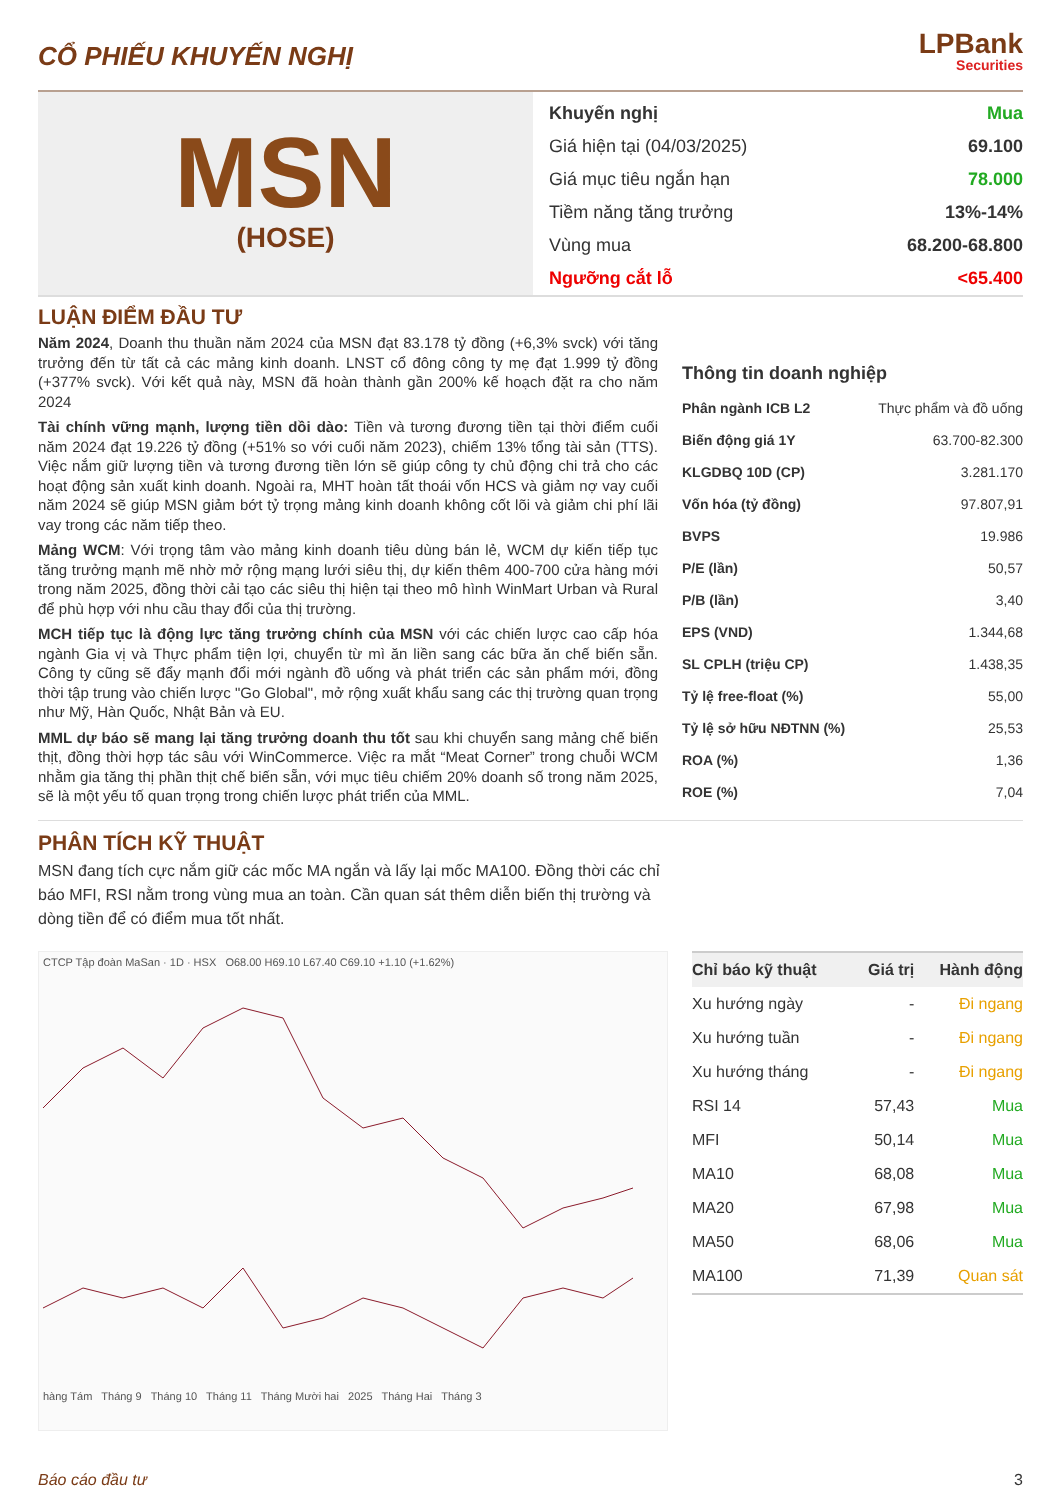CỔ PHIẾU KHUYẾN NGHỊ
LPBank
Securities
MSN
(HOSE)
Khuyến nghị Mua
Giá hiện tại (04/03/2025) 69.100
Giá mục tiêu ngắn hạn 78.000
Tiềm năng tăng trưởng 13%-14%
Vùng mua 68.200-68.800
Ngưỡng cắt lỗ <65.400
LUẬN ĐIỂM ĐẦU TƯ
Năm 2024, Doanh thu thuần năm 2024 của MSN đạt 83.178 tỷ đồng (+6,3% svck) với tăng trưởng đến từ tất cả các mảng kinh doanh. LNST cổ đông công ty mẹ đạt 1.999 tỷ đồng (+377% svck). Với kết quả này, MSN đã hoàn thành gần 200% kế hoạch đặt ra cho năm 2024
Tài chính vững mạnh, lượng tiền dồi dào: Tiền và tương đương tiền tại thời điểm cuối năm 2024 đạt 19.226 tỷ đồng (+51% so với cuối năm 2023), chiếm 13% tổng tài sản (TTS). Việc nắm giữ lượng tiền và tương đương tiền lớn sẽ giúp công ty chủ động chi trả cho các hoạt động sản xuất kinh doanh. Ngoài ra, MHT hoàn tất thoái vốn HCS và giảm nợ vay cuối năm 2024 sẽ giúp MSN giảm bớt tỷ trọng mảng kinh doanh không cốt lõi và giảm chi phí lãi vay trong các năm tiếp theo.
Mảng WCM: Với trọng tâm vào mảng kinh doanh tiêu dùng bán lẻ, WCM dự kiến tiếp tục tăng trưởng mạnh mẽ nhờ mở rộng mạng lưới siêu thị, dự kiến thêm 400-700 cửa hàng mới trong năm 2025, đồng thời cải tạo các siêu thị hiện tại theo mô hình WinMart Urban và Rural để phù hợp với nhu cầu thay đổi của thị trường.
MCH tiếp tục là động lực tăng trưởng chính của MSN với các chiến lược cao cấp hóa ngành Gia vị và Thực phẩm tiện lợi, chuyển từ mì ăn liền sang các bữa ăn chế biến sẵn. Công ty cũng sẽ đẩy mạnh đổi mới ngành đồ uống và phát triển các sản phẩm mới, đồng thời tập trung vào chiến lược "Go Global", mở rộng xuất khẩu sang các thị trường quan trọng như Mỹ, Hàn Quốc, Nhật Bản và EU.
MML dự báo sẽ mang lại tăng trưởng doanh thu tốt sau khi chuyển sang mảng chế biến thịt, đồng thời hợp tác sâu với WinCommerce. Việc ra mắt “Meat Corner” trong chuỗi WCM nhằm gia tăng thị phần thịt chế biến sẵn, với mục tiêu chiếm 20% doanh số trong năm 2025, sẽ là một yếu tố quan trọng trong chiến lược phát triển của MML.
Thông tin doanh nghiệp
| Phân ngành ICB L2 | Thực phẩm và đồ uống |
| Biến động giá 1Y | 63.700-82.300 |
| KLGDBQ 10D (CP) | 3.281.170 |
| Vốn hóa (tỷ đồng) | 97.807,91 |
| BVPS | 19.986 |
| P/E (lần) | 50,57 |
| P/B (lần) | 3,40 |
| EPS (VND) | 1.344,68 |
| SL CPLH (triệu CP) | 1.438,35 |
| Tỷ lệ free-float (%) | 55,00 |
| Tỷ lệ sở hữu NĐTNN (%) | 25,53 |
| ROA (%) | 1,36 |
| ROE (%) | 7,04 |
PHÂN TÍCH KỸ THUẬT
MSN đang tích cực nắm giữ các mốc MA ngắn và lấy lại mốc MA100. Đồng thời các chỉ báo MFI, RSI nằm trong vùng mua an toàn. Cần quan sát thêm diễn biến thị trường và dòng tiền để có điểm mua tốt nhất.
CTCP Tập đoàn MaSan · 1D · HSX O68.00 H69.10 L67.40 C69.10 +1.10 (+1.62%)
hàng Tám Tháng 9 Tháng 10 Tháng 11 Tháng Mười hai 2025 Tháng Hai Tháng 3
| Chỉ báo kỹ thuật | Giá trị | Hành động |
| --- | --- | --- |
| Xu hướng ngày | - | Đi ngang |
| Xu hướng tuần | - | Đi ngang |
| Xu hướng tháng | - | Đi ngang |
| RSI 14 | 57,43 | Mua |
| MFI | 50,14 | Mua |
| MA10 | 68,08 | Mua |
| MA20 | 67,98 | Mua |
| MA50 | 68,06 | Mua |
| MA100 | 71,39 | Quan sát |
Báo cáo đầu tư 3